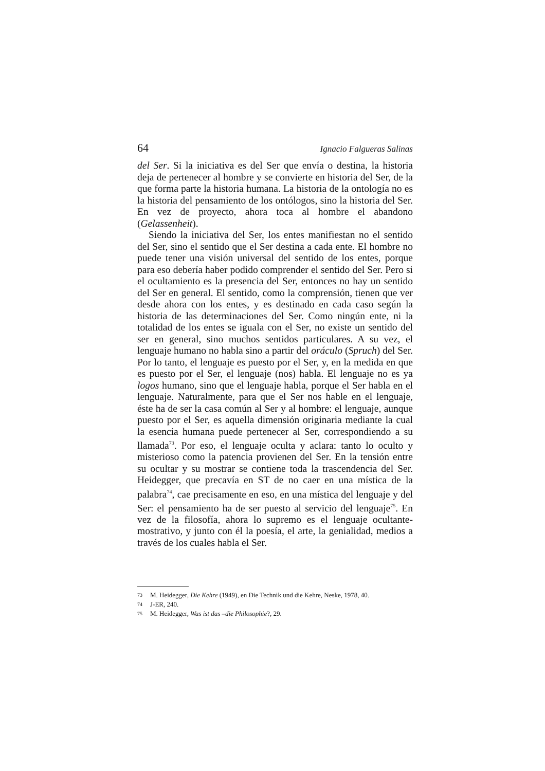64 Ignacio Falgueras Salinas
del Ser. Si la iniciativa es del Ser que envía o destina, la historia deja de pertenecer al hombre y se convierte en historia del Ser, de la que forma parte la historia humana. La historia de la ontología no es la historia del pensamiento de los ontólogos, sino la historia del Ser. En vez de proyecto, ahora toca al hombre el abandono (Gelassenheit).
Siendo la iniciativa del Ser, los entes manifiestan no el sentido del Ser, sino el sentido que el Ser destina a cada ente. El hombre no puede tener una visión universal del sentido de los entes, porque para eso debería haber podido comprender el sentido del Ser. Pero si el ocultamiento es la presencia del Ser, entonces no hay un sentido del Ser en general. El sentido, como la comprensión, tienen que ver desde ahora con los entes, y es destinado en cada caso según la historia de las determinaciones del Ser. Como ningún ente, ni la totalidad de los entes se iguala con el Ser, no existe un sentido del ser en general, sino muchos sentidos particulares. A su vez, el lenguaje humano no habla sino a partir del oráculo (Spruch) del Ser. Por lo tanto, el lenguaje es puesto por el Ser, y, en la medida en que es puesto por el Ser, el lenguaje (nos) habla. El lenguaje no es ya logos humano, sino que el lenguaje habla, porque el Ser habla en el lenguaje. Naturalmente, para que el Ser nos hable en el lenguaje, éste ha de ser la casa común al Ser y al hombre: el lenguaje, aunque puesto por el Ser, es aquella dimensión originaria mediante la cual la esencia humana puede pertenecer al Ser, correspondiendo a su llamada<sup>73</sup>. Por eso, el lenguaje oculta y aclara: tanto lo oculto y misterioso como la patencia provienen del Ser. En la tensión entre su ocultar y su mostrar se contiene toda la trascendencia del Ser. Heidegger, que precavía en ST de no caer en una mística de la palabra<sup>74</sup>, cae precisamente en eso, en una mística del lenguaje y del Ser: el pensamiento ha de ser puesto al servicio del lenguaje<sup>75</sup>. En vez de la filosofía, ahora lo supremo es el lenguaje ocultante-mostrativo, y junto con él la poesía, el arte, la genialidad, medios a través de los cuales habla el Ser.
<sup>73</sup> M. Heidegger, Die Kehre (1949), en Die Technik und die Kehre, Neske, 1978, 40.
<sup>74</sup> J-ER, 240.
<sup>75</sup> M. Heidegger, Was ist das –die Philosophie?, 29.